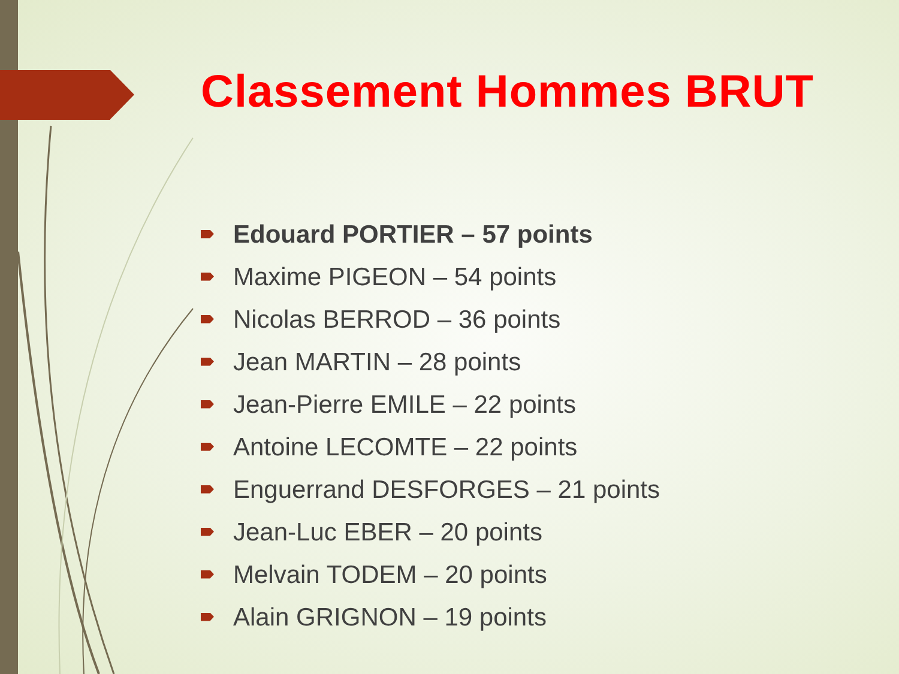Classement Hommes BRUT
Edouard PORTIER – 57 points
Maxime PIGEON – 54 points
Nicolas BERROD – 36 points
Jean MARTIN – 28 points
Jean-Pierre EMILE – 22 points
Antoine LECOMTE – 22 points
Enguerrand DESFORGES – 21 points
Jean-Luc EBER – 20 points
Melvain TODEM – 20 points
Alain GRIGNON – 19 points